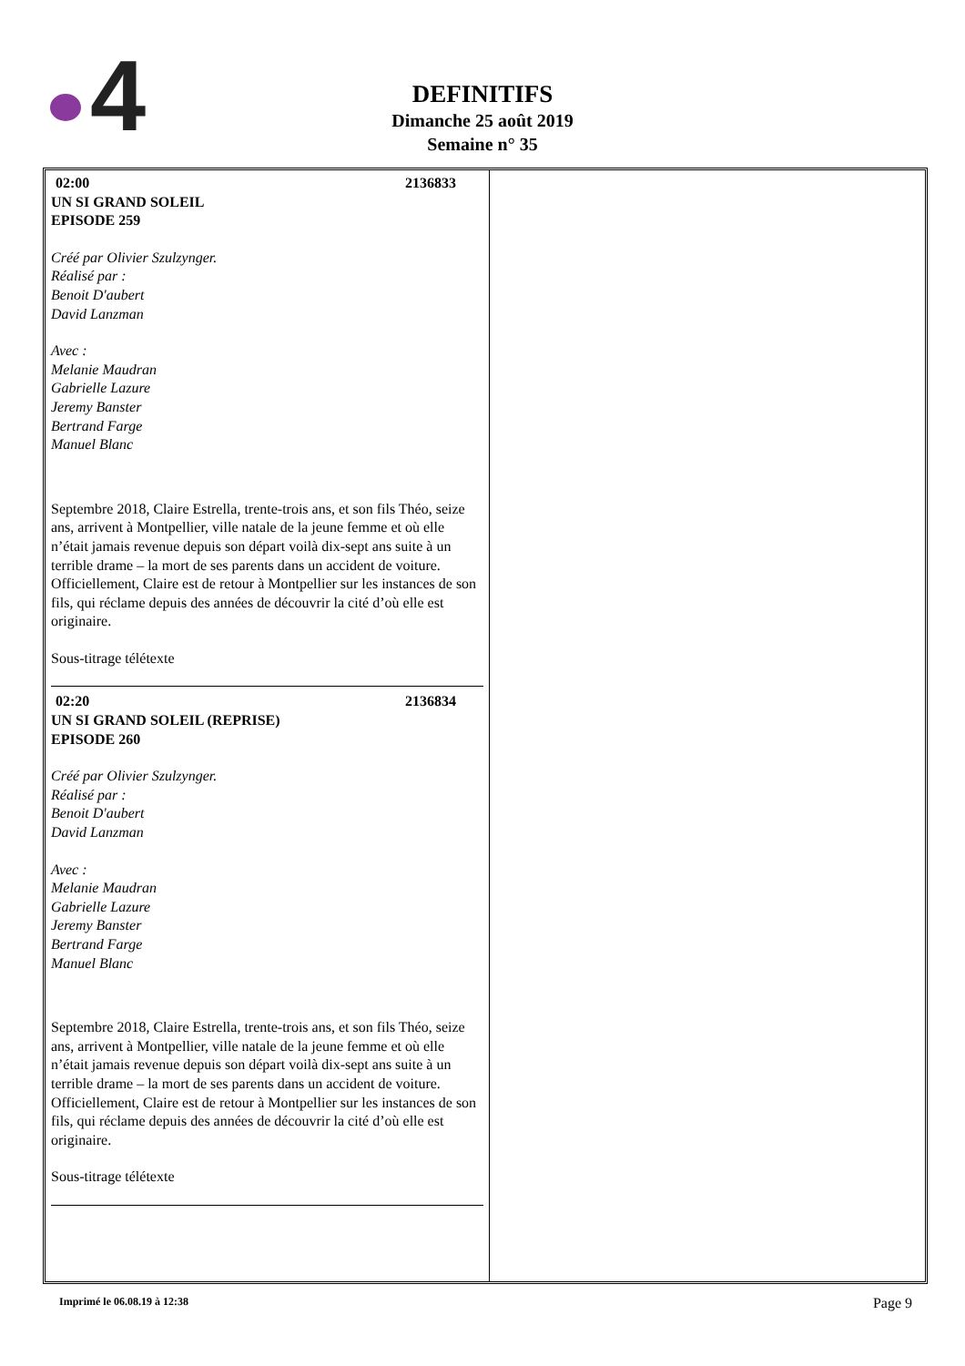4
DEFINITIFS
Dimanche 25 août 2019
Semaine n° 35
| 02:00 2136833 UN SI GRAND SOLEIL EPISODE 259 Créé par Olivier Szulzynger. Réalisé par : Benoit D'aubert David Lanzman Avec : Melanie Maudran Gabrielle Lazure Jeremy Banster Bertrand Farge Manuel Blanc Septembre 2018, Claire Estrella, trente-trois ans, et son fils Théo, seize ans, arrivent à Montpellier, ville natale de la jeune femme et où elle n’était jamais revenue depuis son départ voilà dix-sept ans suite à un terrible drame – la mort de ses parents dans un accident de voiture. Officiellement, Claire est de retour à Montpellier sur les instances de son fils, qui réclame depuis des années de découvrir la cité d’où elle est originaire. Sous-titrage télétexte 02:20 2136834 UN SI GRAND SOLEIL (REPRISE) EPISODE 260 Créé par Olivier Szulzynger. Réalisé par : Benoit D'aubert David Lanzman Avec : Melanie Maudran Gabrielle Lazure Jeremy Banster Bertrand Farge Manuel Blanc Septembre 2018, Claire Estrella, trente-trois ans, et son fils Théo, seize ans, arrivent à Montpellier, ville natale de la jeune femme et où elle n’était jamais revenue depuis son départ voilà dix-sept ans suite à un terrible drame – la mort de ses parents dans un accident de voiture. Officiellement, Claire est de retour à Montpellier sur les instances de son fils, qui réclame depuis des années de découvrir la cité d’où elle est originaire. Sous-titrage télétexte | |
Imprimé le 06.08.19 à 12:38 Page 9